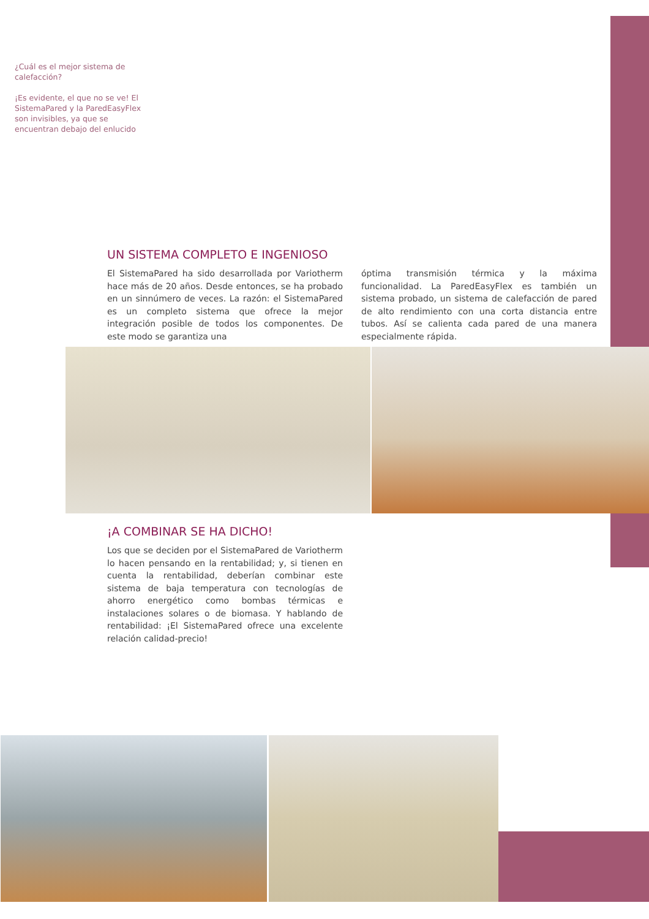¿Cuál es el mejor sistema de calefacción?
¡Es evidente, el que no se ve! El SistemaPared y la ParedEasyFlex son invisibles, ya que se encuentran debajo del enlucido
UN SISTEMA COMPLETO E INGENIOSO
El SistemaPared ha sido desarrollada por Variotherm hace más de 20 años. Desde entonces, se ha probado en un sinnúmero de veces. La razón: el SistemaPared es un completo sistema que ofrece la mejor integración posible de todos los componentes. De este modo se garantiza una
óptima transmisión térmica y la máxima funcionalidad. La ParedEasyFlex es también un sistema probado, un sistema de calefacción de pared de alto rendimiento con una corta distancia entre tubos. Así se calienta cada pared de una manera especialmente rápida.
¡A COMBINAR SE HA DICHO!
Los que se deciden por el SistemaPared de Variotherm lo hacen pensando en la rentabilidad; y, si tienen en cuenta la rentabilidad, deberían combinar este sistema de baja temperatura con tecnologías de ahorro energético como bombas térmicas e instalaciones solares o de biomasa. Y hablando de rentabilidad: ¡El SistemaPared ofrece una excelente relación calidad-precio!